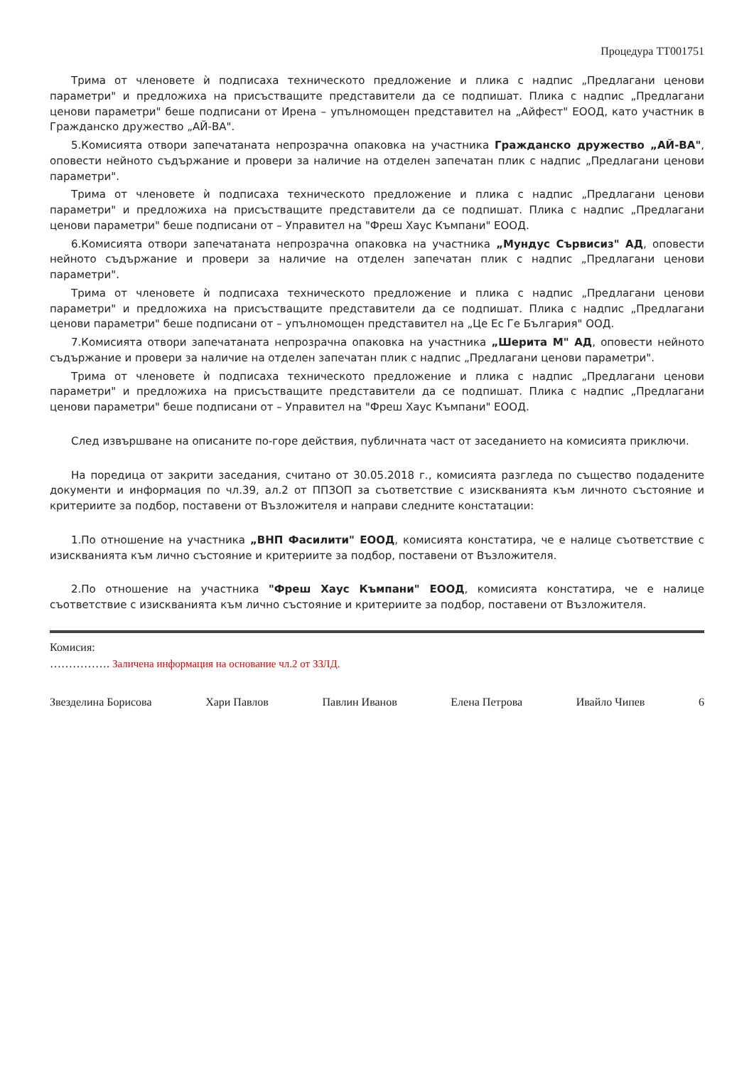Процедура ТТ001751
Трима от членовете ѝ подписаха техническото предложение и плика с надпис „Предлагани ценови параметри" и предложиха на присъстващите представители да се подпишат. Плика с надпис „Предлагани ценови параметри" беше подписани от Ирена – упълномощен представител на „Айфест" ЕООД, като участник в Гражданско дружество „АЙ-ВА".
5.Комисията отвори запечатаната непрозрачна опаковка на участника Гражданско дружество „АЙ-ВА", оповести нейното съдържание и провери за наличие на отделен запечатан плик с надпис „Предлагани ценови параметри".
Трима от членовете ѝ подписаха техническото предложение и плика с надпис „Предлагани ценови параметри" и предложиха на присъстващите представители да се подпишат. Плика с надпис „Предлагани ценови параметри" беше подписани от – Управител на "Фреш Хаус Къмпани" ЕООД.
6.Комисията отвори запечатаната непрозрачна опаковка на участника „Мундус Сървисиз" АД, оповести нейното съдържание и провери за наличие на отделен запечатан плик с надпис „Предлагани ценови параметри".
Трима от членовете ѝ подписаха техническото предложение и плика с надпис „Предлагани ценови параметри" и предложиха на присъстващите представители да се подпишат. Плика с надпис „Предлагани ценови параметри" беше подписани от – упълномощен представител на „Це Ес Ге България" ООД.
7.Комисията отвори запечатаната непрозрачна опаковка на участника „Шерита М" АД, оповести нейното съдържание и провери за наличие на отделен запечатан плик с надпис „Предлагани ценови параметри".
Трима от членовете ѝ подписаха техническото предложение и плика с надпис „Предлагани ценови параметри" и предложиха на присъстващите представители да се подпишат. Плика с надпис „Предлагани ценови параметри" беше подписани от – Управител на "Фреш Хаус Къмпани" ЕООД.
След извършване на описаните по-горе действия, публичната част от заседанието на комисията приключи.
На поредица от закрити заседания, считано от 30.05.2018 г., комисията разгледа по същество подадените документи и информация по чл.39, ал.2 от ППЗОП за съответствие с изискванията към личното състояние и критериите за подбор, поставени от Възложителя и направи следните констатации:
1.По отношение на участника „ВНП Фасилити" ЕООД, комисията констатира, че е налице съответствие с изискванията към лично състояние и критериите за подбор, поставени от Възложителя.
2.По отношение на участника "Фреш Хаус Къмпани" ЕООД, комисията констатира, че е налице съответствие с изискванията към лично състояние и критериите за подбор, поставени от Възложителя.
Комисия:
……………. Заличена информация на основание чл.2 от ЗЗЛД.
Звезделина Борисова Хари Павлов Павлин Иванов Елена Петрова Ивайло Чипев 6